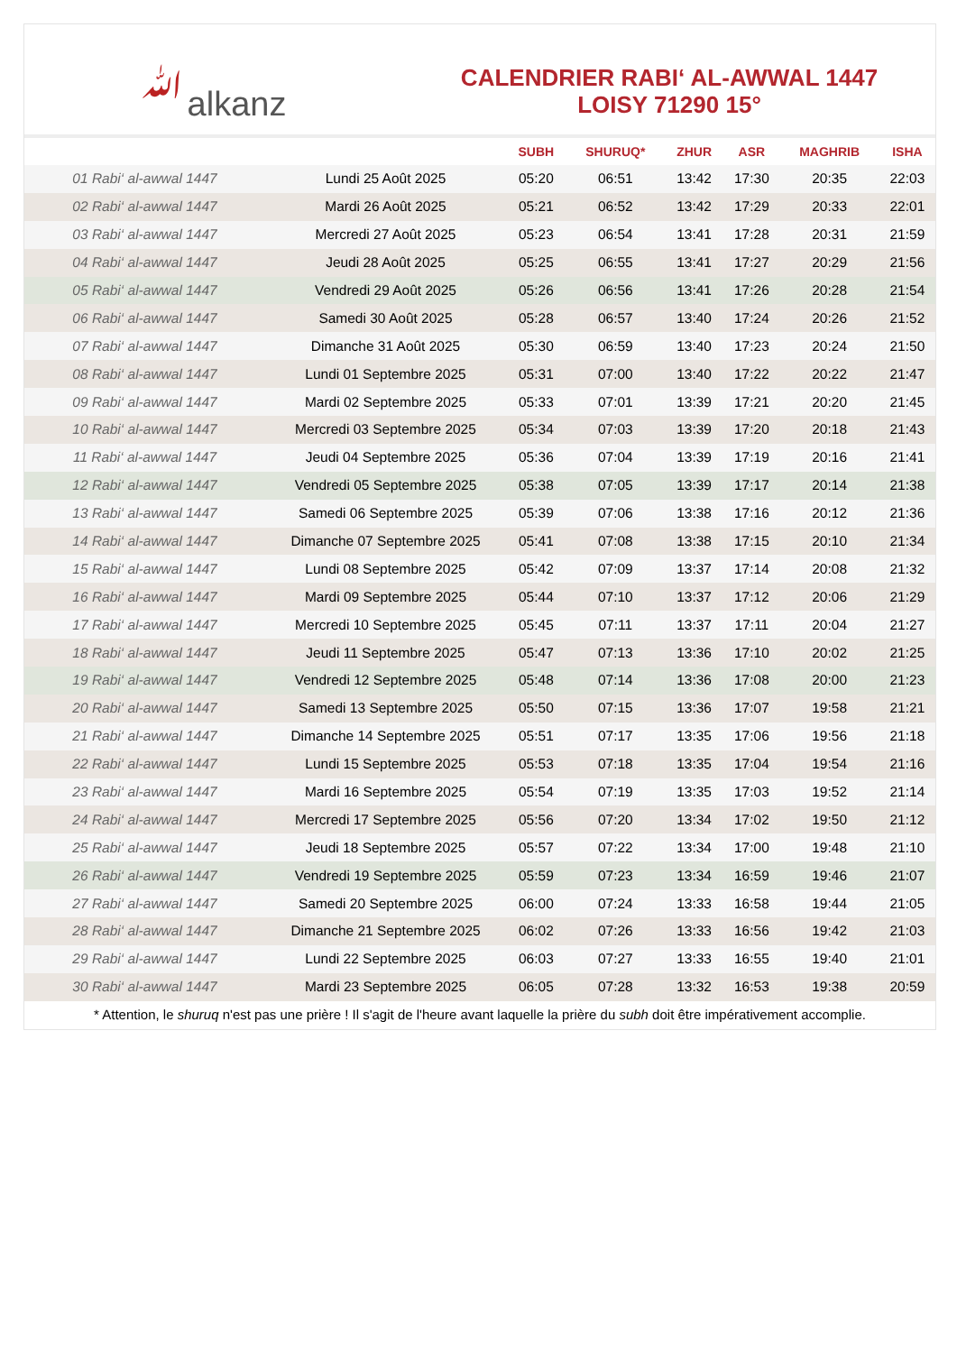ﷲalkanz
CALENDRIER RABI‘ AL-AWWAL 1447
LOISY 71290 15°
| | | SUBH | SHURUQ* | ZHUR | ASR | MAGHRIB | ISHA |
| --- | --- | --- | --- | --- | --- | --- | --- |
| 01 Rabi‘ al-awwal 1447 | Lundi 25 Août 2025 | 05:20 | 06:51 | 13:42 | 17:30 | 20:35 | 22:03 |
| 02 Rabi‘ al-awwal 1447 | Mardi 26 Août 2025 | 05:21 | 06:52 | 13:42 | 17:29 | 20:33 | 22:01 |
| 03 Rabi‘ al-awwal 1447 | Mercredi 27 Août 2025 | 05:23 | 06:54 | 13:41 | 17:28 | 20:31 | 21:59 |
| 04 Rabi‘ al-awwal 1447 | Jeudi 28 Août 2025 | 05:25 | 06:55 | 13:41 | 17:27 | 20:29 | 21:56 |
| 05 Rabi‘ al-awwal 1447 | Vendredi 29 Août 2025 | 05:26 | 06:56 | 13:41 | 17:26 | 20:28 | 21:54 |
| 06 Rabi‘ al-awwal 1447 | Samedi 30 Août 2025 | 05:28 | 06:57 | 13:40 | 17:24 | 20:26 | 21:52 |
| 07 Rabi‘ al-awwal 1447 | Dimanche 31 Août 2025 | 05:30 | 06:59 | 13:40 | 17:23 | 20:24 | 21:50 |
| 08 Rabi‘ al-awwal 1447 | Lundi 01 Septembre 2025 | 05:31 | 07:00 | 13:40 | 17:22 | 20:22 | 21:47 |
| 09 Rabi‘ al-awwal 1447 | Mardi 02 Septembre 2025 | 05:33 | 07:01 | 13:39 | 17:21 | 20:20 | 21:45 |
| 10 Rabi‘ al-awwal 1447 | Mercredi 03 Septembre 2025 | 05:34 | 07:03 | 13:39 | 17:20 | 20:18 | 21:43 |
| 11 Rabi‘ al-awwal 1447 | Jeudi 04 Septembre 2025 | 05:36 | 07:04 | 13:39 | 17:19 | 20:16 | 21:41 |
| 12 Rabi‘ al-awwal 1447 | Vendredi 05 Septembre 2025 | 05:38 | 07:05 | 13:39 | 17:17 | 20:14 | 21:38 |
| 13 Rabi‘ al-awwal 1447 | Samedi 06 Septembre 2025 | 05:39 | 07:06 | 13:38 | 17:16 | 20:12 | 21:36 |
| 14 Rabi‘ al-awwal 1447 | Dimanche 07 Septembre 2025 | 05:41 | 07:08 | 13:38 | 17:15 | 20:10 | 21:34 |
| 15 Rabi‘ al-awwal 1447 | Lundi 08 Septembre 2025 | 05:42 | 07:09 | 13:37 | 17:14 | 20:08 | 21:32 |
| 16 Rabi‘ al-awwal 1447 | Mardi 09 Septembre 2025 | 05:44 | 07:10 | 13:37 | 17:12 | 20:06 | 21:29 |
| 17 Rabi‘ al-awwal 1447 | Mercredi 10 Septembre 2025 | 05:45 | 07:11 | 13:37 | 17:11 | 20:04 | 21:27 |
| 18 Rabi‘ al-awwal 1447 | Jeudi 11 Septembre 2025 | 05:47 | 07:13 | 13:36 | 17:10 | 20:02 | 21:25 |
| 19 Rabi‘ al-awwal 1447 | Vendredi 12 Septembre 2025 | 05:48 | 07:14 | 13:36 | 17:08 | 20:00 | 21:23 |
| 20 Rabi‘ al-awwal 1447 | Samedi 13 Septembre 2025 | 05:50 | 07:15 | 13:36 | 17:07 | 19:58 | 21:21 |
| 21 Rabi‘ al-awwal 1447 | Dimanche 14 Septembre 2025 | 05:51 | 07:17 | 13:35 | 17:06 | 19:56 | 21:18 |
| 22 Rabi‘ al-awwal 1447 | Lundi 15 Septembre 2025 | 05:53 | 07:18 | 13:35 | 17:04 | 19:54 | 21:16 |
| 23 Rabi‘ al-awwal 1447 | Mardi 16 Septembre 2025 | 05:54 | 07:19 | 13:35 | 17:03 | 19:52 | 21:14 |
| 24 Rabi‘ al-awwal 1447 | Mercredi 17 Septembre 2025 | 05:56 | 07:20 | 13:34 | 17:02 | 19:50 | 21:12 |
| 25 Rabi‘ al-awwal 1447 | Jeudi 18 Septembre 2025 | 05:57 | 07:22 | 13:34 | 17:00 | 19:48 | 21:10 |
| 26 Rabi‘ al-awwal 1447 | Vendredi 19 Septembre 2025 | 05:59 | 07:23 | 13:34 | 16:59 | 19:46 | 21:07 |
| 27 Rabi‘ al-awwal 1447 | Samedi 20 Septembre 2025 | 06:00 | 07:24 | 13:33 | 16:58 | 19:44 | 21:05 |
| 28 Rabi‘ al-awwal 1447 | Dimanche 21 Septembre 2025 | 06:02 | 07:26 | 13:33 | 16:56 | 19:42 | 21:03 |
| 29 Rabi‘ al-awwal 1447 | Lundi 22 Septembre 2025 | 06:03 | 07:27 | 13:33 | 16:55 | 19:40 | 21:01 |
| 30 Rabi‘ al-awwal 1447 | Mardi 23 Septembre 2025 | 06:05 | 07:28 | 13:32 | 16:53 | 19:38 | 20:59 |
* Attention, le shuruq n'est pas une prière ! Il s'agit de l'heure avant laquelle la prière du subh doit être impérativement accomplie.